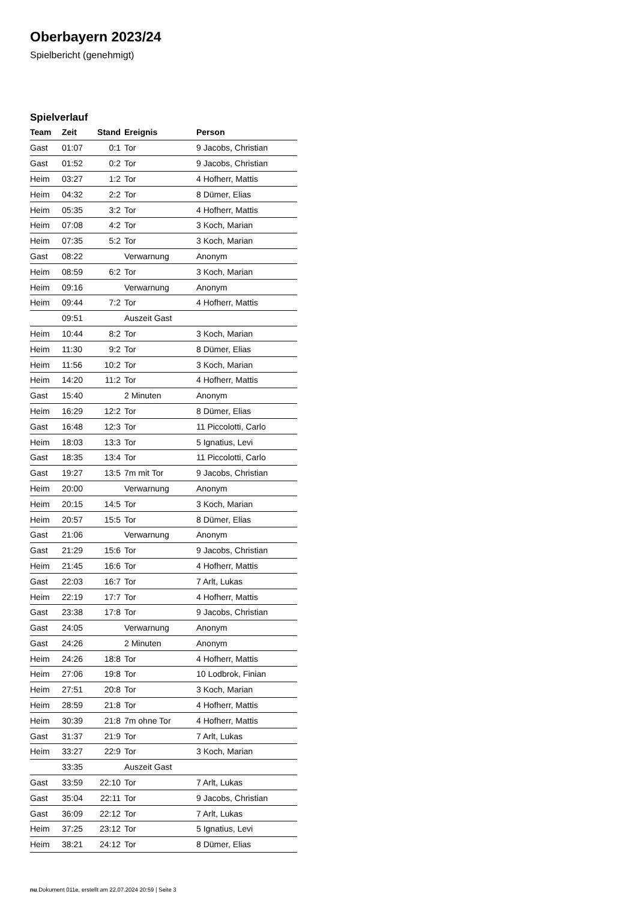Oberbayern 2023/24
Spielbericht (genehmigt)
Spielverlauf
| Team | Zeit | Stand | Ereignis | Person |
| --- | --- | --- | --- | --- |
| Gast | 01:07 | 0:1 | Tor | 9 Jacobs, Christian |
| Gast | 01:52 | 0:2 | Tor | 9 Jacobs, Christian |
| Heim | 03:27 | 1:2 | Tor | 4 Hofherr, Mattis |
| Heim | 04:32 | 2:2 | Tor | 8 Dümer, Elias |
| Heim | 05:35 | 3:2 | Tor | 4 Hofherr, Mattis |
| Heim | 07:08 | 4:2 | Tor | 3 Koch, Marian |
| Heim | 07:35 | 5:2 | Tor | 3 Koch, Marian |
| Gast | 08:22 | | Verwarnung | Anonym |
| Heim | 08:59 | 6:2 | Tor | 3 Koch, Marian |
| Heim | 09:16 | | Verwarnung | Anonym |
| Heim | 09:44 | 7:2 | Tor | 4 Hofherr, Mattis |
| | 09:51 | | Auszeit Gast | |
| Heim | 10:44 | 8:2 | Tor | 3 Koch, Marian |
| Heim | 11:30 | 9:2 | Tor | 8 Dümer, Elias |
| Heim | 11:56 | 10:2 | Tor | 3 Koch, Marian |
| Heim | 14:20 | 11:2 | Tor | 4 Hofherr, Mattis |
| Gast | 15:40 | | 2 Minuten | Anonym |
| Heim | 16:29 | 12:2 | Tor | 8 Dümer, Elias |
| Gast | 16:48 | 12:3 | Tor | 11 Piccolotti, Carlo |
| Heim | 18:03 | 13:3 | Tor | 5 Ignatius, Levi |
| Gast | 18:35 | 13:4 | Tor | 11 Piccolotti, Carlo |
| Gast | 19:27 | 13:5 | 7m mit Tor | 9 Jacobs, Christian |
| Heim | 20:00 | | Verwarnung | Anonym |
| Heim | 20:15 | 14:5 | Tor | 3 Koch, Marian |
| Heim | 20:57 | 15:5 | Tor | 8 Dümer, Elias |
| Gast | 21:06 | | Verwarnung | Anonym |
| Gast | 21:29 | 15:6 | Tor | 9 Jacobs, Christian |
| Heim | 21:45 | 16:6 | Tor | 4 Hofherr, Mattis |
| Gast | 22:03 | 16:7 | Tor | 7 Arlt, Lukas |
| Heim | 22:19 | 17:7 | Tor | 4 Hofherr, Mattis |
| Gast | 23:38 | 17:8 | Tor | 9 Jacobs, Christian |
| Gast | 24:05 | | Verwarnung | Anonym |
| Gast | 24:26 | | 2 Minuten | Anonym |
| Heim | 24:26 | 18:8 | Tor | 4 Hofherr, Mattis |
| Heim | 27:06 | 19:8 | Tor | 10 Lodbrok, Finian |
| Heim | 27:51 | 20:8 | Tor | 3 Koch, Marian |
| Heim | 28:59 | 21:8 | Tor | 4 Hofherr, Mattis |
| Heim | 30:39 | 21:8 | 7m ohne Tor | 4 Hofherr, Mattis |
| Gast | 31:37 | 21:9 | Tor | 7 Arlt, Lukas |
| Heim | 33:27 | 22:9 | Tor | 3 Koch, Marian |
| | 33:35 | | Auszeit Gast | |
| Gast | 33:59 | 22:10 | Tor | 7 Arlt, Lukas |
| Gast | 35:04 | 22:11 | Tor | 9 Jacobs, Christian |
| Gast | 36:09 | 22:12 | Tor | 7 Arlt, Lukas |
| Heim | 37:25 | 23:12 | Tor | 5 Ignatius, Levi |
| Heim | 38:21 | 24:12 | Tor | 8 Dümer, Elias |
nu.Dokument 011e, erstellt am 22.07.2024 20:59 | Seite 3